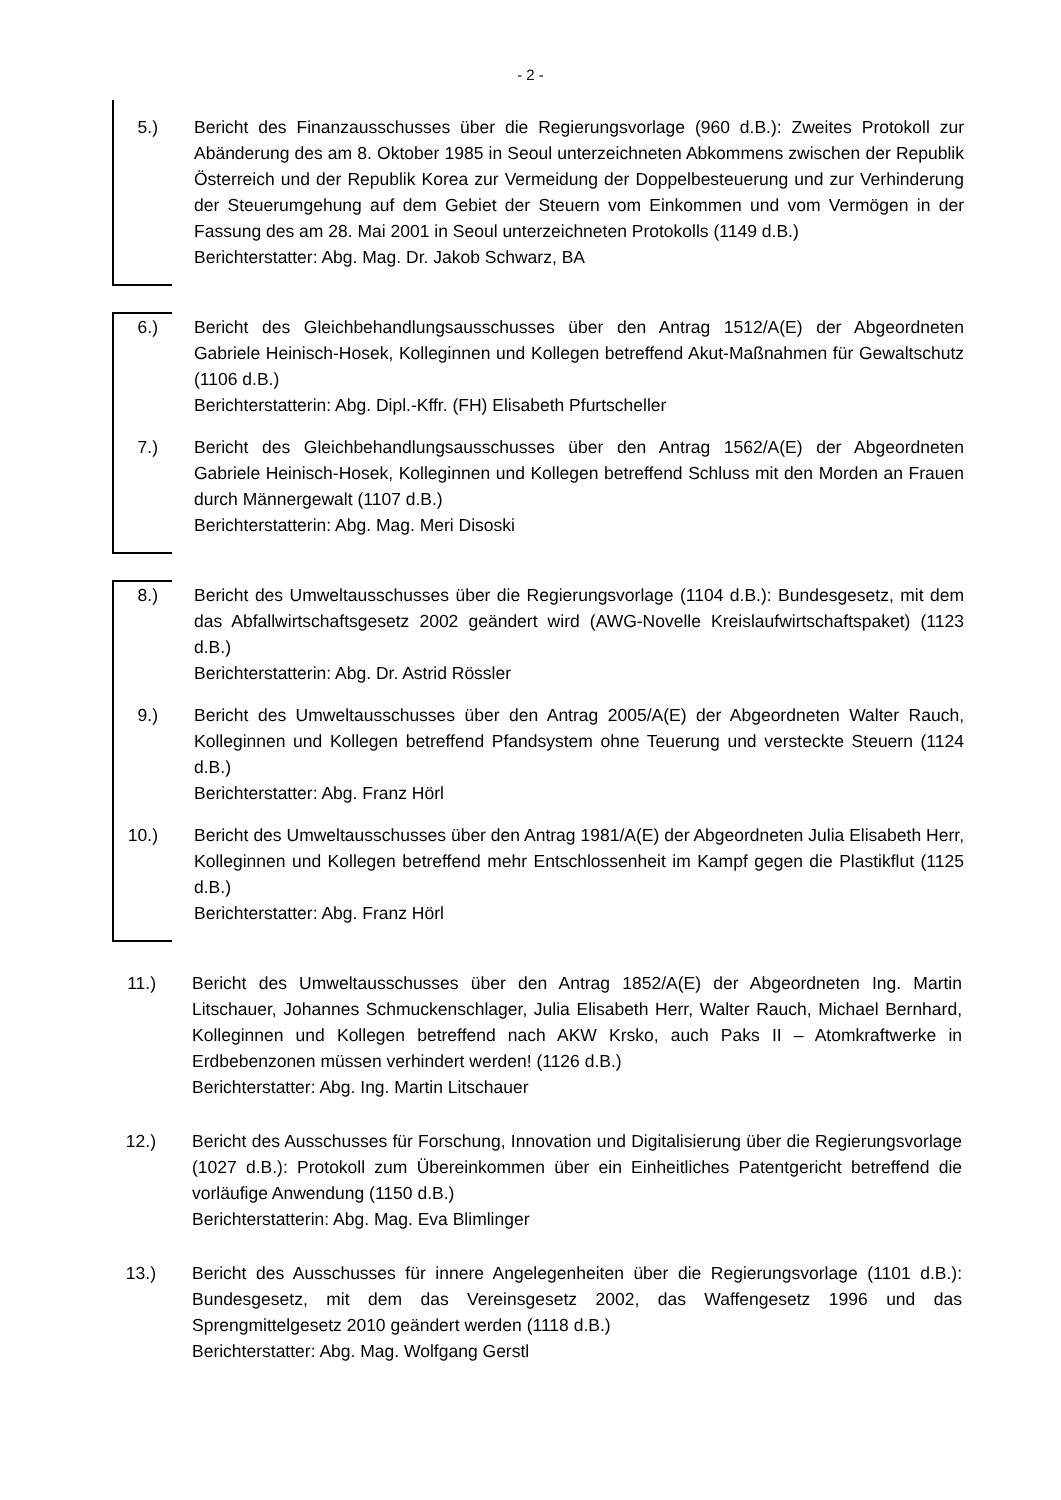- 2 -
5.) Bericht des Finanzausschusses über die Regierungsvorlage (960 d.B.): Zweites Protokoll zur Abänderung des am 8. Oktober 1985 in Seoul unterzeichneten Abkommens zwischen der Republik Österreich und der Republik Korea zur Vermeidung der Doppelbesteuerung und zur Verhinderung der Steuerumgehung auf dem Gebiet der Steuern vom Einkommen und vom Vermögen in der Fassung des am 28. Mai 2001 in Seoul unterzeichneten Protokolls (1149 d.B.)
Berichterstatter: Abg. Mag. Dr. Jakob Schwarz, BA
6.) Bericht des Gleichbehandlungsausschusses über den Antrag 1512/A(E) der Abgeordneten Gabriele Heinisch-Hosek, Kolleginnen und Kollegen betreffend Akut-Maßnahmen für Gewaltschutz (1106 d.B.)
Berichterstatterin: Abg. Dipl.-Kffr. (FH) Elisabeth Pfurtscheller
7.) Bericht des Gleichbehandlungsausschusses über den Antrag 1562/A(E) der Abgeordneten Gabriele Heinisch-Hosek, Kolleginnen und Kollegen betreffend Schluss mit den Morden an Frauen durch Männergewalt (1107 d.B.)
Berichterstatterin: Abg. Mag. Meri Disoski
8.) Bericht des Umweltausschusses über die Regierungsvorlage (1104 d.B.): Bundesgesetz, mit dem das Abfallwirtschaftsgesetz 2002 geändert wird (AWG-Novelle Kreislaufwirtschaftspaket) (1123 d.B.)
Berichterstatterin: Abg. Dr. Astrid Rössler
9.) Bericht des Umweltausschusses über den Antrag 2005/A(E) der Abgeordneten Walter Rauch, Kolleginnen und Kollegen betreffend Pfandsystem ohne Teuerung und versteckte Steuern (1124 d.B.)
Berichterstatter: Abg. Franz Hörl
10.) Bericht des Umweltausschusses über den Antrag 1981/A(E) der Abgeordneten Julia Elisabeth Herr, Kolleginnen und Kollegen betreffend mehr Entschlossenheit im Kampf gegen die Plastikflut (1125 d.B.)
Berichterstatter: Abg. Franz Hörl
11.) Bericht des Umweltausschusses über den Antrag 1852/A(E) der Abgeordneten Ing. Martin Litschauer, Johannes Schmuckenschlager, Julia Elisabeth Herr, Walter Rauch, Michael Bernhard, Kolleginnen und Kollegen betreffend nach AKW Krsko, auch Paks II – Atomkraftwerke in Erdbebenzonen müssen verhindert werden! (1126 d.B.)
Berichterstatter: Abg. Ing. Martin Litschauer
12.) Bericht des Ausschusses für Forschung, Innovation und Digitalisierung über die Regierungsvorlage (1027 d.B.): Protokoll zum Übereinkommen über ein Einheitliches Patentgericht betreffend die vorläufige Anwendung (1150 d.B.)
Berichterstatterin: Abg. Mag. Eva Blimlinger
13.) Bericht des Ausschusses für innere Angelegenheiten über die Regierungsvorlage (1101 d.B.): Bundesgesetz, mit dem das Vereinsgesetz 2002, das Waffengesetz 1996 und das Sprengmittelgesetz 2010 geändert werden (1118 d.B.)
Berichterstatter: Abg. Mag. Wolfgang Gerstl